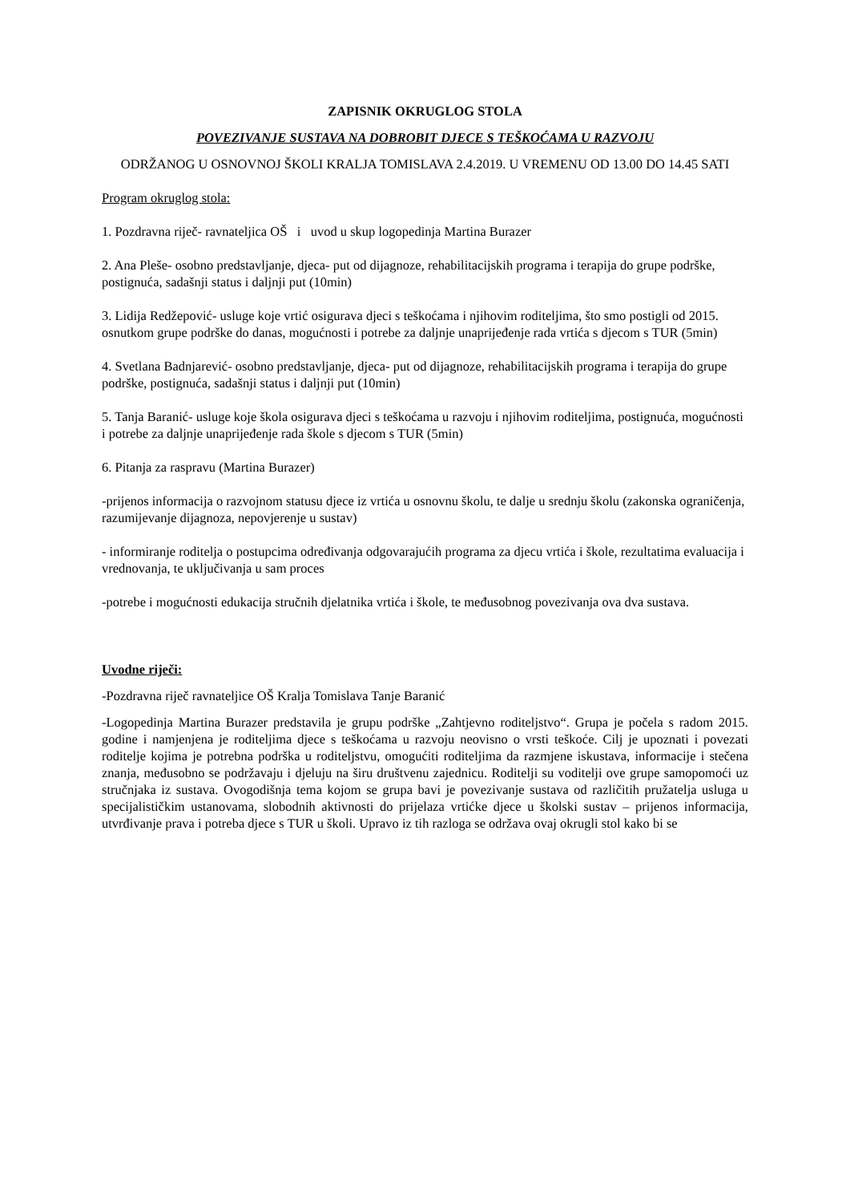ZAPISNIK OKRUGLOG STOLA
POVEZIVANJE SUSTAVA NA DOBROBIT DJECE S TEŠKOĆAMA U RAZVOJU
ODRŽANOG U OSNOVNOJ ŠKOLI KRALJA TOMISLAVA 2.4.2019. U VREMENU OD 13.00 DO 14.45 SATI
Program okruglog stola:
1. Pozdravna riječ- ravnateljica OŠ i uvod u skup logopedinja Martina Burazer
2. Ana Pleše- osobno predstavljanje, djeca- put od dijagnoze, rehabilitacijskih programa i terapija do grupe podrške, postignuća, sadašnji status i daljnji put (10min)
3. Lidija Redžepović- usluge koje vrtić osigurava djeci s teškoćama i njihovim roditeljima, što smo postigli od 2015. osnutkom grupe podrške do danas, mogućnosti i potrebe za daljnje unaprijeđenje rada vrtića s djecom s TUR (5min)
4. Svetlana Badnjarević- osobno predstavljanje, djeca- put od dijagnoze, rehabilitacijskih programa i terapija do grupe podrške, postignuća, sadašnji status i daljnji put (10min)
5. Tanja Baranić- usluge koje škola osigurava djeci s teškoćama u razvoju i njihovim roditeljima, postignuća, mogućnosti i potrebe za daljnje unaprijeđenje rada škole s djecom s TUR (5min)
6. Pitanja za raspravu (Martina Burazer)
-prijenos informacija o razvojnom statusu djece iz vrtića u osnovnu školu, te dalje u srednju školu (zakonska ograničenja, razumijevanje dijagnoza, nepovjerenje u sustav)
- informiranje roditelja o postupcima određivanja odgovarajućih programa za djecu vrtića i škole, rezultatima evaluacija i vrednovanja, te uključivanja u sam proces
-potrebe i mogućnosti edukacija stručnih djelatnika vrtića i škole, te međusobnog povezivanja ova dva sustava.
Uvodne riječi:
-Pozdravna riječ ravnateljice OŠ Kralja Tomislava Tanje Baranić
-Logopedinja Martina Burazer predstavila je grupu podrške „Zahtjevno roditeljstvo“. Grupa je počela s radom 2015. godine i namjenjena je roditeljima djece s teškoćama u razvoju neovisno o vrsti teškoće. Cilj je upoznati i povezati roditelje kojima je potrebna podrška u roditeljstvu, omogućiti roditeljima da razmjene iskustava, informacije i stečena znanja, međusobno se podržavaju i djeluju na širu društvenu zajednicu. Roditelji su voditelji ove grupe samopomoći uz stručnjaka iz sustava. Ovogodišnja tema kojom se grupa bavi je povezivanje sustava od različitih pružatelja usluga u specijalističkim ustanovama, slobodnih aktivnosti do prijelaza vrtićke djece u školski sustav – prijenos informacija, utvrđivanje prava i potreba djece s TUR u školi. Upravo iz tih razloga se održava ovaj okrugli stol kako bi se